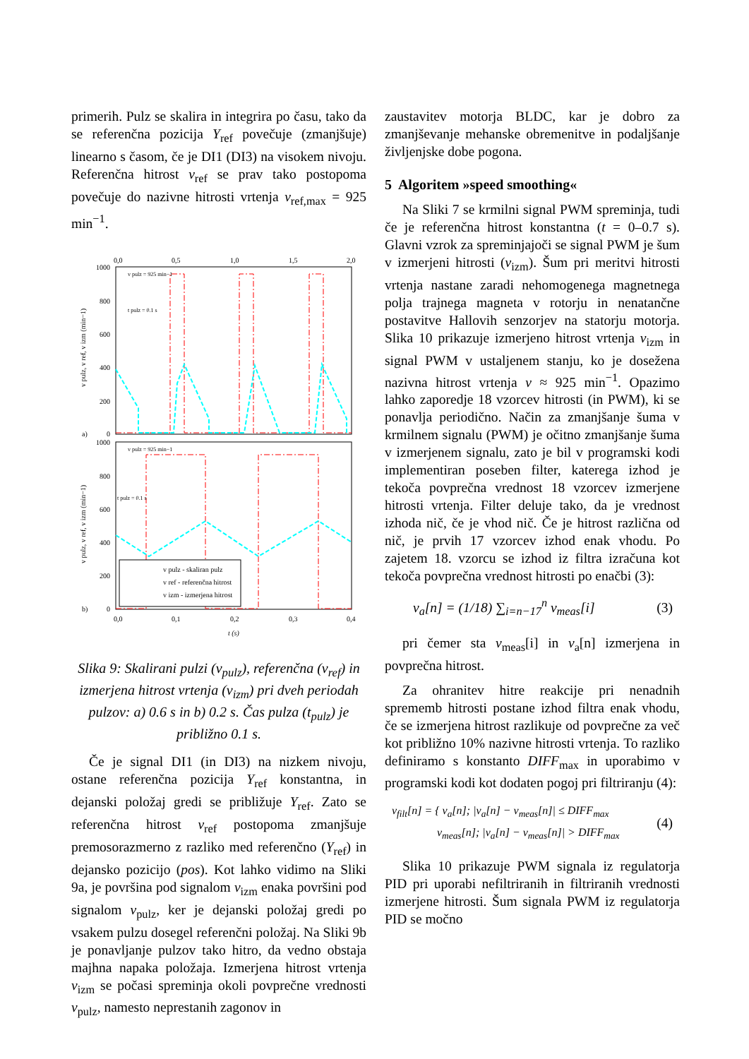primerih. Pulz se skalira in integrira po času, tako da se referenčna pozicija Y<sub>ref</sub> povečuje (zmanjšuje) linearno s časom, če je DI1 (DI3) na visokem nivoju. Referenčna hitrost v<sub>ref</sub> se prav tako postopoma povečuje do nazivne hitrosti vrtenja v<sub>ref,max</sub> = 925 min<sup>−1</sup>.
0,0
0,5
1,0
1,5
2,0
1000
800
600
400
200
0
a)
v pulz = 925 min−1
t pulz = 0.1 s
1000
800
600
400
200
0
b)
v pulz = 925 min−1
t pulz = 0.1 s
v pulz - skaliran pulz
v ref - referenčna hitrost
v izm - izmerjena hitrost
0,0
0,1
0,2
0,3
0,4
t (s)
v pulz, v ref, v izm (min−1)
v pulz, v ref, v izm (min−1)
Slika 9: Skalirani pulzi (v<sub>pulz</sub>), referenčna (v<sub>ref</sub>) in izmerjena hitrost vrtenja (v<sub>izm</sub>) pri dveh periodah pulzov: a) 0.6 s in b) 0.2 s. Čas pulza (t<sub>pulz</sub>) je približno 0.1 s.
Če je signal DI1 (in DI3) na nizkem nivoju, ostane referenčna pozicija Y<sub>ref</sub> konstantna, in dejanski položaj gredi se približuje Y<sub>ref</sub>. Zato se referenčna hitrost v<sub>ref</sub> postopoma zmanjšuje premosorazmerno z razliko med referenčno (Y<sub>ref</sub>) in dejansko pozicijo (pos). Kot lahko vidimo na Sliki 9a, je površina pod signalom v<sub>izm</sub> enaka površini pod signalom v<sub>pulz</sub>, ker je dejanski položaj gredi po vsakem pulzu dosegel referenčni položaj. Na Sliki 9b je ponavljanje pulzov tako hitro, da vedno obstaja majhna napaka položaja. Izmerjena hitrost vrtenja v<sub>izm</sub> se počasi spreminja okoli povprečne vrednosti v<sub>pulz</sub>, namesto neprestanih zagonov in
zaustavitev motorja BLDC, kar je dobro za zmanjševanje mehanske obremenitve in podaljšanje življenjske dobe pogona.
5 Algoritem »speed smoothing«
Na Sliki 7 se krmilni signal PWM spreminja, tudi če je referenčna hitrost konstantna (t = 0–0.7 s). Glavni vzrok za spreminjajoči se signal PWM je šum v izmerjeni hitrosti (v<sub>izm</sub>). Šum pri meritvi hitrosti vrtenja nastane zaradi nehomogenega magnetnega polja trajnega magneta v rotorju in nenatančne postavitve Hallovih senzorjev na statorju motorja. Slika 10 prikazuje izmerjeno hitrost vrtenja v<sub>izm</sub> in signal PWM v ustaljenem stanju, ko je dosežena nazivna hitrost vrtenja v ≈ 925 min<sup>−1</sup>. Opazimo lahko zaporedje 18 vzorcev hitrosti (in PWM), ki se ponavlja periodično. Način za zmanjšanje šuma v krmilnem signalu (PWM) je očitno zmanjšanje šuma v izmerjenem signalu, zato je bil v programski kodi implementiran poseben filter, katerega izhod je tekoča povprečna vrednost 18 vzorcev izmerjene hitrosti vrtenja. Filter deluje tako, da je vrednost izhoda nič, če je vhod nič. Če je hitrost različna od nič, je prvih 17 vzorcev izhod enak vhodu. Po zajetem 18. vzorcu se izhod iz filtra izračuna kot tekoča povprečna vrednost hitrosti po enačbi (3):
v<sub>a</sub>[n] = (1/18) ∑<sub>i=n−17</sub><sup>n</sup> v<sub>meas</sub>[i] (3)
pri čemer sta v<sub>meas</sub>[i] in v<sub>a</sub>[n] izmerjena in povprečna hitrost.
Za ohranitev hitre reakcije pri nenadnih sprememb hitrosti postane izhod filtra enak vhodu, če se izmerjena hitrost razlikuje od povprečne za več kot približno 10% nazivne hitrosti vrtenja. To razliko definiramo s konstanto DIFF<sub>max</sub> in uporabimo v programski kodi kot dodaten pogoj pri filtriranju (4):
v<sub>filt</sub>[n] = { v<sub>a</sub>[n]; |v<sub>a</sub>[n] − v<sub>meas</sub>[n]| ≤ DIFF<sub>max</sub>
v<sub>meas</sub>[n]; |v<sub>a</sub>[n] − v<sub>meas</sub>[n]| > DIFF<sub>max</sub> (4)
Slika 10 prikazuje PWM signala iz regulatorja PID pri uporabi nefiltriranih in filtriranih vrednosti izmerjene hitrosti. Šum signala PWM iz regulatorja PID se močno